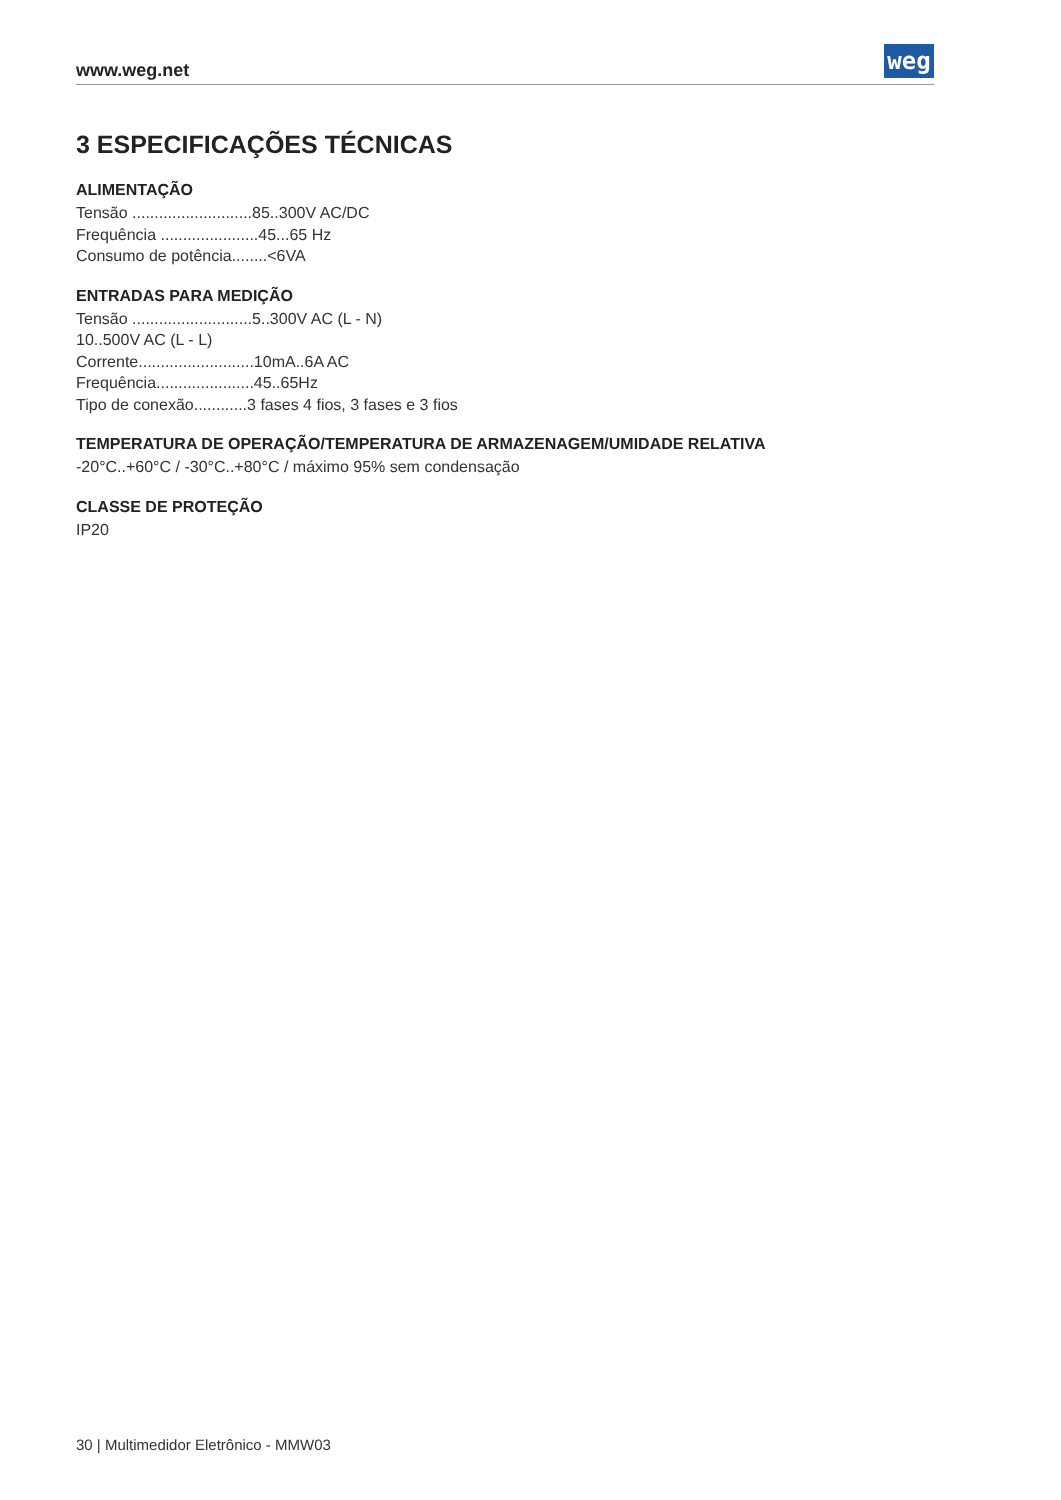www.weg.net weg
3 ESPECIFICAÇÕES TÉCNICAS
ALIMENTAÇÃO
Tensão ...........................85..300V AC/DC
Frequência ......................45...65 Hz
Consumo de potência........<6VA
ENTRADAS PARA MEDIÇÃO
Tensão ...........................5..300V AC (L - N)
10..500V AC (L - L)
Corrente..........................10mA..6A AC
Frequência......................45..65Hz
Tipo de conexão............3 fases 4 fios, 3 fases e 3 fios
TEMPERATURA DE OPERAÇÃO/TEMPERATURA DE ARMAZENAGEM/UMIDADE RELATIVA
-20°C..+60°C / -30°C..+80°C / máximo 95% sem condensação
CLASSE DE PROTEÇÃO
IP20
30 | Multimedidor Eletrônico - MMW03